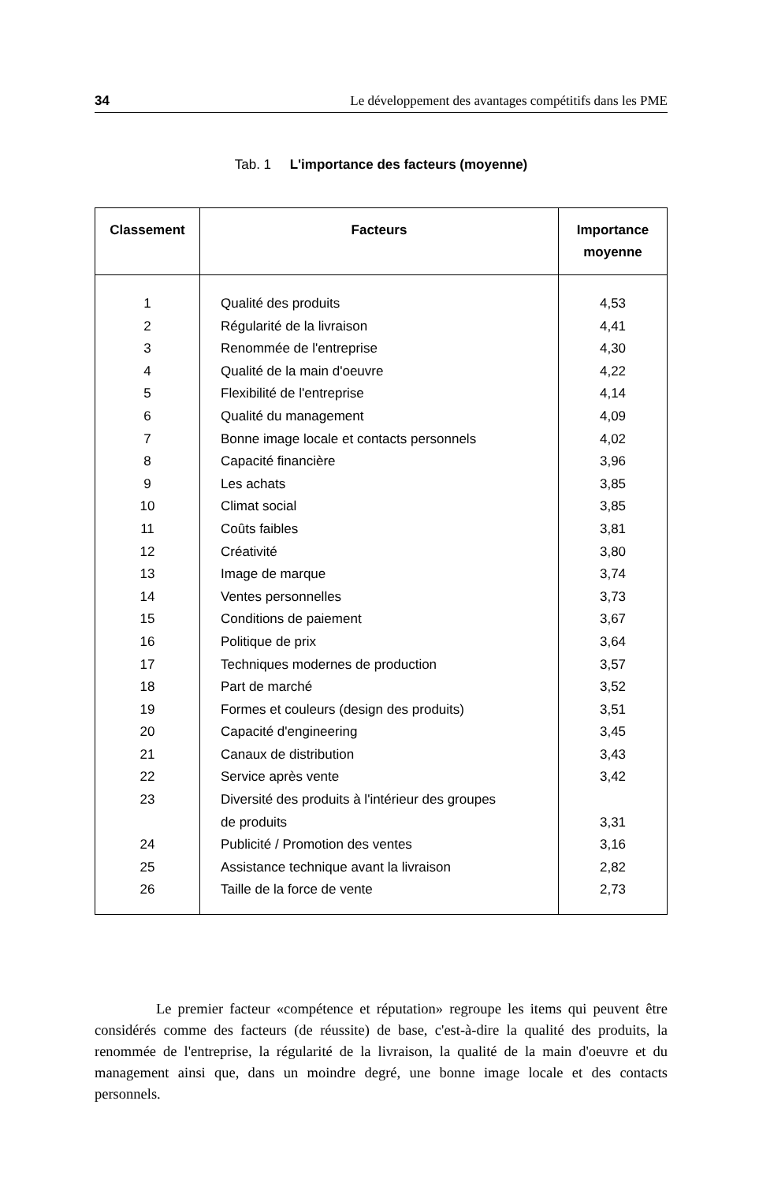34 Le développement des avantages compétitifs dans les PME
Tab. 1 L'importance des facteurs (moyenne)
| Classement | Facteurs | Importance moyenne |
| --- | --- | --- |
| 1 | Qualité des produits | 4,53 |
| 2 | Régularité de la livraison | 4,41 |
| 3 | Renommée de l'entreprise | 4,30 |
| 4 | Qualité de la main d'oeuvre | 4,22 |
| 5 | Flexibilité de l'entreprise | 4,14 |
| 6 | Qualité du management | 4,09 |
| 7 | Bonne image locale et contacts personnels | 4,02 |
| 8 | Capacité financière | 3,96 |
| 9 | Les achats | 3,85 |
| 10 | Climat social | 3,85 |
| 11 | Coûts faibles | 3,81 |
| 12 | Créativité | 3,80 |
| 13 | Image de marque | 3,74 |
| 14 | Ventes personnelles | 3,73 |
| 15 | Conditions de paiement | 3,67 |
| 16 | Politique de prix | 3,64 |
| 17 | Techniques modernes de production | 3,57 |
| 18 | Part de marché | 3,52 |
| 19 | Formes et couleurs (design des produits) | 3,51 |
| 20 | Capacité d'engineering | 3,45 |
| 21 | Canaux de distribution | 3,43 |
| 22 | Service après vente | 3,42 |
| 23 | Diversité des produits à l'intérieur des groupes de produits | 3,31 |
| 24 | Publicité / Promotion des ventes | 3,16 |
| 25 | Assistance technique avant la livraison | 2,82 |
| 26 | Taille de la force de vente | 2,73 |
Le premier facteur «compétence et réputation» regroupe les items qui peuvent être considérés comme des facteurs (de réussite) de base, c'est-à-dire la qualité des produits, la renommée de l'entreprise, la régularité de la livraison, la qualité de la main d'oeuvre et du management ainsi que, dans un moindre degré, une bonne image locale et des contacts personnels.